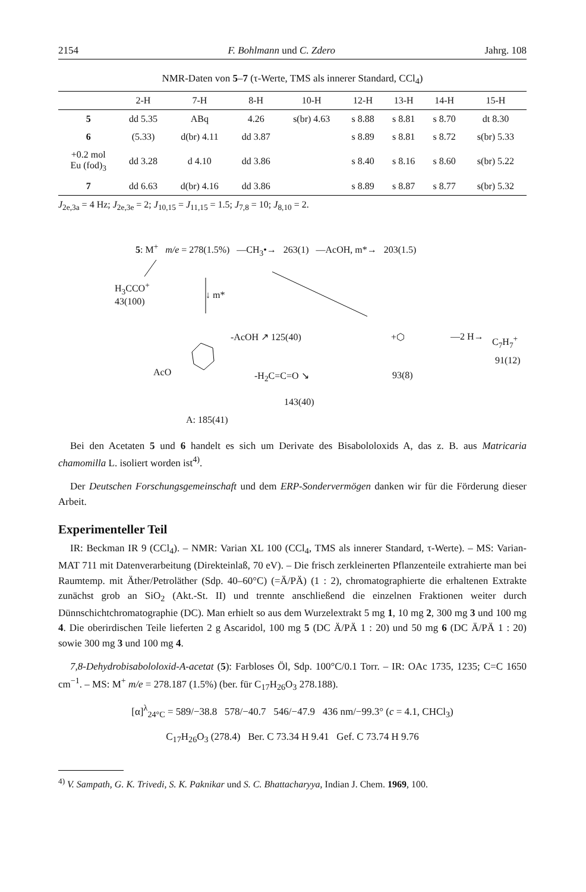2154 F. Bohlmann und C. Zdero Jahrg. 108
NMR-Daten von 5–7 (τ-Werte, TMS als innerer Standard, CCl<sub>4</sub>)
| | 2-H | 7-H | 8-H | 10-H | 12-H | 13-H | 14-H | 15-H |
| --- | --- | --- | --- | --- | --- | --- | --- | --- |
| 5 | dd 5.35 | ABq | 4.26 | s(br) 4.63 | s 8.88 | s 8.81 | s 8.70 | dt 8.30 |
| 6 | (5.33) | d(br) 4.11 | dd 3.87 | | s 8.89 | s 8.81 | s 8.72 | s(br) 5.33 |
| +0.2 mol Eu (fod)<sub>3</sub> | dd 3.28 | d 4.10 | dd 3.86 | | s 8.40 | s 8.16 | s 8.60 | s(br) 5.22 |
| 7 | dd 6.63 | d(br) 4.16 | dd 3.86 | | s 8.89 | s 8.87 | s 8.77 | s(br) 5.32 |
J<sub>2e,3a</sub> = 4 Hz; J<sub>2e,3e</sub> = 2; J<sub>10,15</sub> = J<sub>11,15</sub> = 1.5; J<sub>7,8</sub> = 10; J<sub>8,10</sub> = 2.
5: M<sup>+</sup> m/e = 278(1.5%) —CH<sub>3</sub>•→ 263(1) —AcOH, m*→ 203(1.5)
H<sub>3</sub>CCO<sup>+</sup>
43(100)
↓ m*
-AcOH ↗ 125(40)
AcO -H<sub>2</sub>C=C=O ↘
143(40)
A: 185(41)
+⬡
93(8)
—2 H→ C<sub>7</sub>H<sub>7</sub><sup>+</sup>
91(12)
Bei den Acetaten 5 und 6 handelt es sich um Derivate des Bisabololoxids A, das z. B. aus Matricaria chamomilla L. isoliert worden ist<sup>4)</sup>.
Der Deutschen Forschungsgemeinschaft und dem ERP-Sondervermögen danken wir für die Förderung dieser Arbeit.
Experimenteller Teil
IR: Beckman IR 9 (CCl<sub>4</sub>). – NMR: Varian XL 100 (CCl<sub>4</sub>, TMS als innerer Standard, τ-Werte). – MS: Varian-MAT 711 mit Datenverarbeitung (Direkteinlaß, 70 eV). – Die frisch zerkleinerten Pflanzenteile extrahierte man bei Raumtemp. mit Äther/Petroläther (Sdp. 40–60°C) (=Ä/PÄ) (1 : 2), chromatographierte die erhaltenen Extrakte zunächst grob an SiO<sub>2</sub> (Akt.-St. II) und trennte anschließend die einzelnen Fraktionen weiter durch Dünnschichtchromatographie (DC). Man erhielt so aus dem Wurzelextrakt 5 mg 1, 10 mg 2, 300 mg 3 und 100 mg 4. Die oberirdischen Teile lieferten 2 g Ascaridol, 100 mg 5 (DC Ä/PÄ 1 : 20) und 50 mg 6 (DC Ä/PÄ 1 : 20) sowie 300 mg 3 und 100 mg 4.
7,8-Dehydrobisabololoxid-A-acetat (5): Farbloses Öl, Sdp. 100°C/0.1 Torr. – IR: OAc 1735, 1235; C=C 1650 cm<sup>−1</sup>. – MS: M<sup>+</sup> m/e = 278.187 (1.5%) (ber. für C<sub>17</sub>H<sub>26</sub>O<sub>3</sub> 278.188).
[α]<sup>λ</sup><sub>24°C</sub> = 589/−38.8 578/−40.7 546/−47.9 436 nm/−99.3° (c = 4.1, CHCl<sub>3</sub>)
C<sub>17</sub>H<sub>26</sub>O<sub>3</sub> (278.4) Ber. C 73.34 H 9.41 Gef. C 73.74 H 9.76
<sup>4)</sup> V. Sampath, G. K. Trivedi, S. K. Paknikar und S. C. Bhattacharyya, Indian J. Chem. 1969, 100.